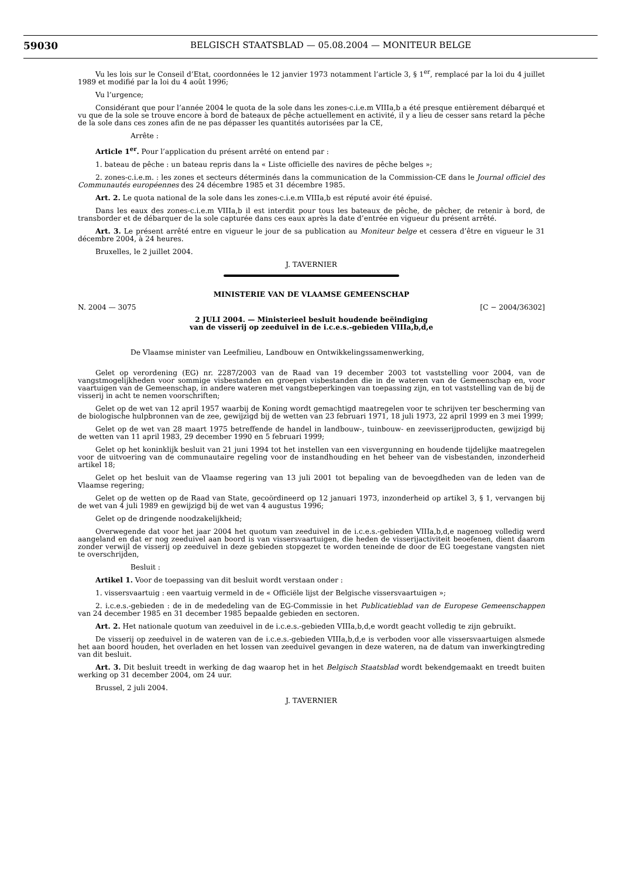59030 BELGISCH STAATSBLAD — 05.08.2004 — MONITEUR BELGE
Vu les lois sur le Conseil d’Etat, coordonnées le 12 janvier 1973 notamment l’article 3, § 1<sup>er</sup>, remplacé par la loi du 4 juillet 1989 et modifié par la loi du 4 août 1996;
Vu l’urgence;
Considérant que pour l’année 2004 le quota de la sole dans les zones-c.i.e.m VIIIa,b a été presque entièrement débarqué et vu que de la sole se trouve encore à bord de bateaux de pêche actuellement en activité, il y a lieu de cesser sans retard la pêche de la sole dans ces zones afin de ne pas dépasser les quantités autorisées par la CE,
Arrête :
Article 1<sup>er</sup>. Pour l’application du présent arrêté on entend par :
1. bateau de pêche : un bateau repris dans la « Liste officielle des navires de pêche belges »;
2. zones-c.i.e.m. : les zones et secteurs déterminés dans la communication de la Commission-CE dans le Journal officiel des Communautés européennes des 24 décembre 1985 et 31 décembre 1985.
Art. 2. Le quota national de la sole dans les zones-c.i.e.m VIIIa,b est réputé avoir été épuisé.
Dans les eaux des zones-c.i.e.m VIIIa,b il est interdit pour tous les bateaux de pêche, de pêcher, de retenir à bord, de transborder et de débarquer de la sole capturée dans ces eaux après la date d’entrée en vigueur du présent arrêté.
Art. 3. Le présent arrêté entre en vigueur le jour de sa publication au Moniteur belge et cessera d’être en vigueur le 31 décembre 2004, à 24 heures.
Bruxelles, le 2 juillet 2004.
J. TAVERNIER
MINISTERIE VAN DE VLAAMSE GEMEENSCHAP
N. 2004 — 3075 [C − 2004/36302]
2 JULI 2004. — Ministerieel besluit houdende beëindiging
van de visserij op zeeduivel in de i.c.e.s.-gebieden VIIIa,b,d,e
De Vlaamse minister van Leefmilieu, Landbouw en Ontwikkelingssamenwerking,
Gelet op verordening (EG) nr. 2287/2003 van de Raad van 19 december 2003 tot vaststelling voor 2004, van de vangstmogelijkheden voor sommige visbestanden en groepen visbestanden die in de wateren van de Gemeenschap en, voor vaartuigen van de Gemeenschap, in andere wateren met vangstbeperkingen van toepassing zijn, en tot vaststelling van de bij de visserij in acht te nemen voorschriften;
Gelet op de wet van 12 april 1957 waarbij de Koning wordt gemachtigd maatregelen voor te schrijven ter bescherming van de biologische hulpbronnen van de zee, gewijzigd bij de wetten van 23 februari 1971, 18 juli 1973, 22 april 1999 en 3 mei 1999;
Gelet op de wet van 28 maart 1975 betreffende de handel in landbouw-, tuinbouw- en zeevisserijproducten, gewijzigd bij de wetten van 11 april 1983, 29 december 1990 en 5 februari 1999;
Gelet op het koninklijk besluit van 21 juni 1994 tot het instellen van een visvergunning en houdende tijdelijke maatregelen voor de uitvoering van de communautaire regeling voor de instandhouding en het beheer van de visbestanden, inzonderheid artikel 18;
Gelet op het besluit van de Vlaamse regering van 13 juli 2001 tot bepaling van de bevoegdheden van de leden van de Vlaamse regering;
Gelet op de wetten op de Raad van State, gecoördineerd op 12 januari 1973, inzonderheid op artikel 3, § 1, vervangen bij de wet van 4 juli 1989 en gewijzigd bij de wet van 4 augustus 1996;
Gelet op de dringende noodzakelijkheid;
Overwegende dat voor het jaar 2004 het quotum van zeeduivel in de i.c.e.s.-gebieden VIIIa,b,d,e nagenoeg volledig werd aangeland en dat er nog zeeduivel aan boord is van vissersvaartuigen, die heden de visserijactiviteit beoefenen, dient daarom zonder verwijl de visserij op zeeduivel in deze gebieden stopgezet te worden teneinde de door de EG toegestane vangsten niet te overschrijden,
Besluit :
Artikel 1. Voor de toepassing van dit besluit wordt verstaan onder :
1. vissersvaartuig : een vaartuig vermeld in de « Officiële lijst der Belgische vissersvaartuigen »;
2. i.c.e.s.-gebieden : de in de mededeling van de EG-Commissie in het Publicatieblad van de Europese Gemeenschappen van 24 december 1985 en 31 december 1985 bepaalde gebieden en sectoren.
Art. 2. Het nationale quotum van zeeduivel in de i.c.e.s.-gebieden VIIIa,b,d,e wordt geacht volledig te zijn gebruikt.
De visserij op zeeduivel in de wateren van de i.c.e.s.-gebieden VIIIa,b,d,e is verboden voor alle vissersvaartuigen alsmede het aan boord houden, het overladen en het lossen van zeeduivel gevangen in deze wateren, na de datum van inwerkingtreding van dit besluit.
Art. 3. Dit besluit treedt in werking de dag waarop het in het Belgisch Staatsblad wordt bekendgemaakt en treedt buiten werking op 31 december 2004, om 24 uur.
Brussel, 2 juli 2004.
J. TAVERNIER